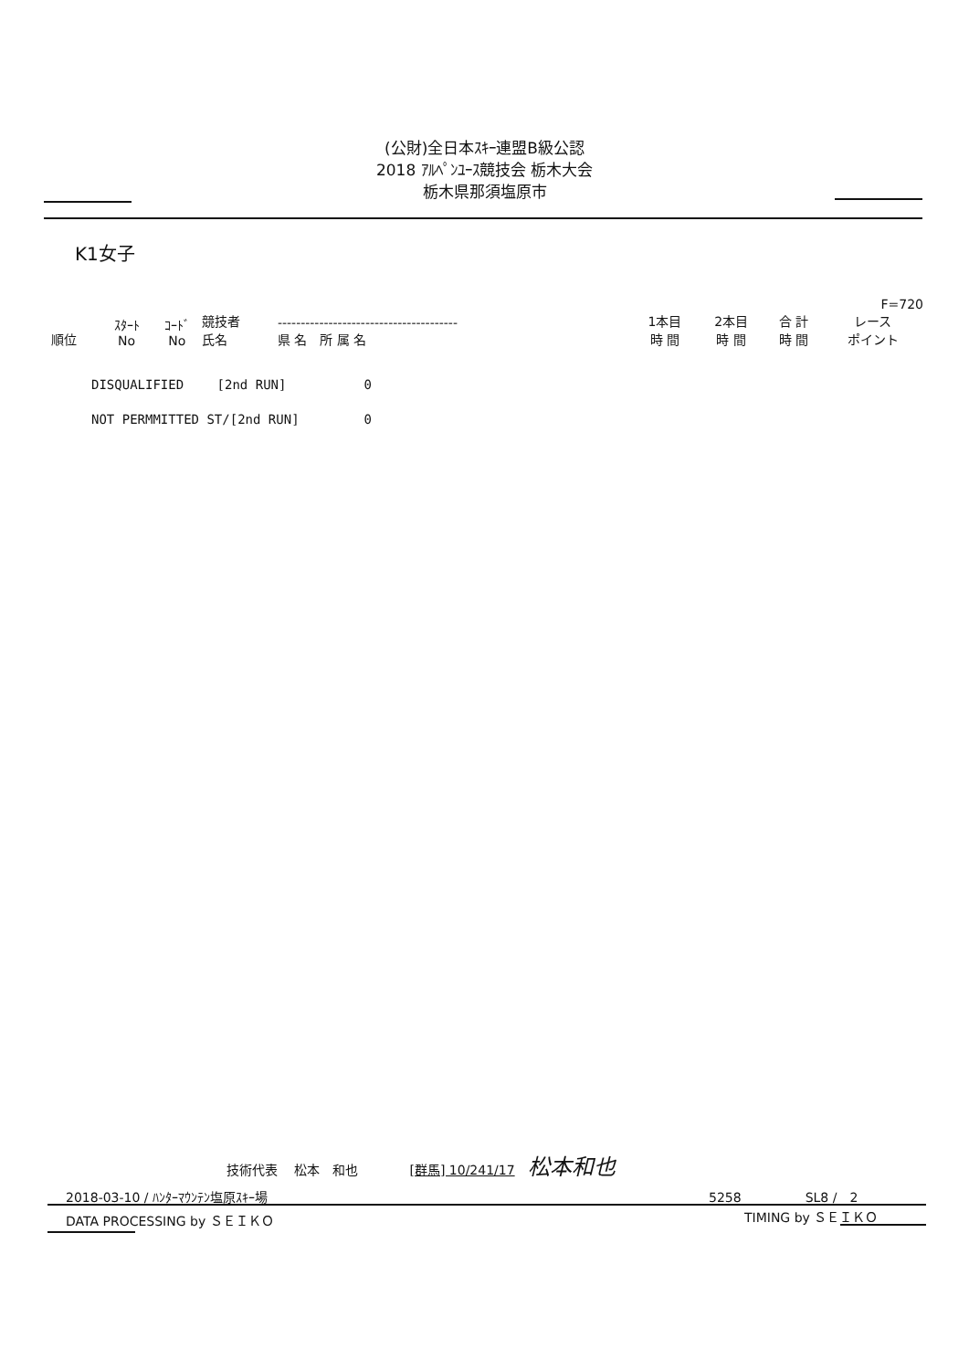(公財)全日本ｽｷｰ連盟B級公認
2018 ｱﾙﾍﾟﾝﾕｰｽ競技会 栃木大会
栃木県那須塩原市
K1女子
| | | | | | | | F=720 | | |
| --- | --- | --- | --- | --- | --- | --- | --- | --- | --- |
| 順位 | ｽﾀｰﾄ No | ｺｰﾄﾞ No | 競技者 氏名 | --------------------------------------- 県 名 所 属 名 | | 1本目 時 間 | 2本目 時 間 | 合 計 時 間 | レース ポイント |
DISQUALIFIED　　 [2nd RUN] 0
NOT PERMMITTED ST/[2nd RUN] 0
技術代表　 松本　和也　　　　[群馬] 10/241/17　松本和也
2018-03-10 / ﾊﾝﾀｰﾏｳﾝﾃﾝ塩原ｽｷｰ場 5258　　　　　SL8 /　2
DATA PROCESSING by ＳＥＩＫＯ TIMING by ＳＥＩＫＯ